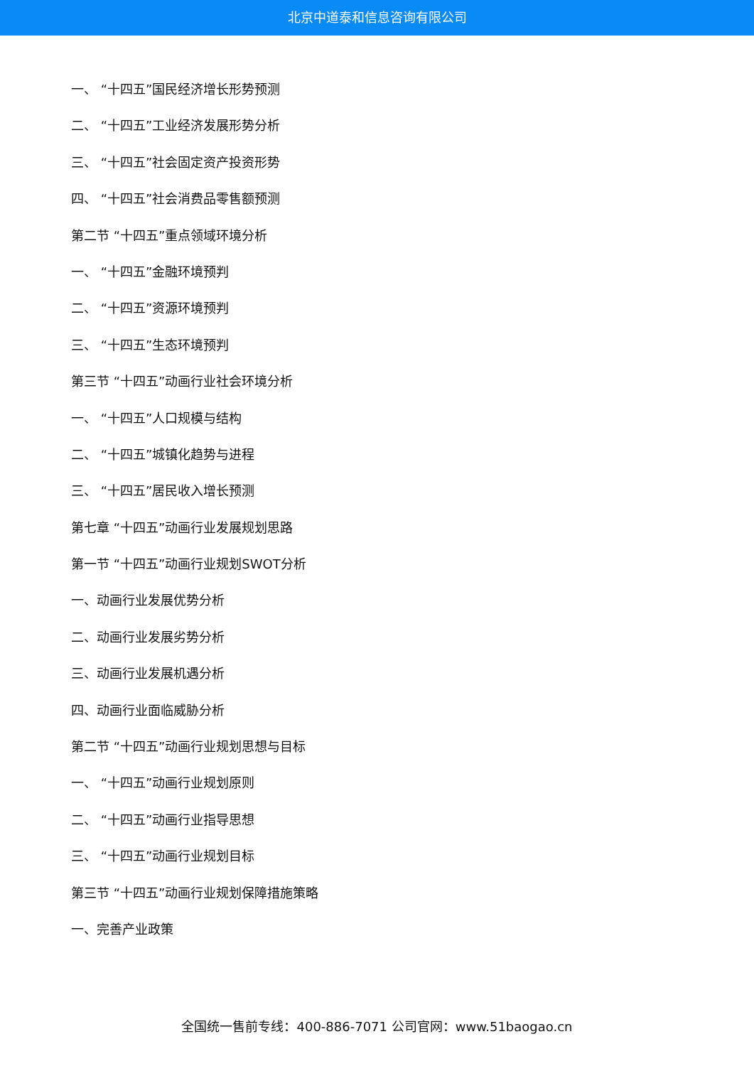北京中道泰和信息咨询有限公司
一、 “十四五”国民经济增长形势预测
二、 “十四五”工业经济发展形势分析
三、 “十四五”社会固定资产投资形势
四、 “十四五”社会消费品零售额预测
第二节 “十四五”重点领域环境分析
一、 “十四五”金融环境预判
二、 “十四五”资源环境预判
三、 “十四五”生态环境预判
第三节 “十四五”动画行业社会环境分析
一、 “十四五”人口规模与结构
二、 “十四五”城镇化趋势与进程
三、 “十四五”居民收入增长预测
第七章 “十四五”动画行业发展规划思路
第一节 “十四五”动画行业规划SWOT分析
一、动画行业发展优势分析
二、动画行业发展劣势分析
三、动画行业发展机遇分析
四、动画行业面临威胁分析
第二节 “十四五”动画行业规划思想与目标
一、 “十四五”动画行业规划原则
二、 “十四五”动画行业指导思想
三、 “十四五”动画行业规划目标
第三节 “十四五”动画行业规划保障措施策略
一、完善产业政策
全国统一售前专线：400-886-7071 公司官网：www.51baogao.cn